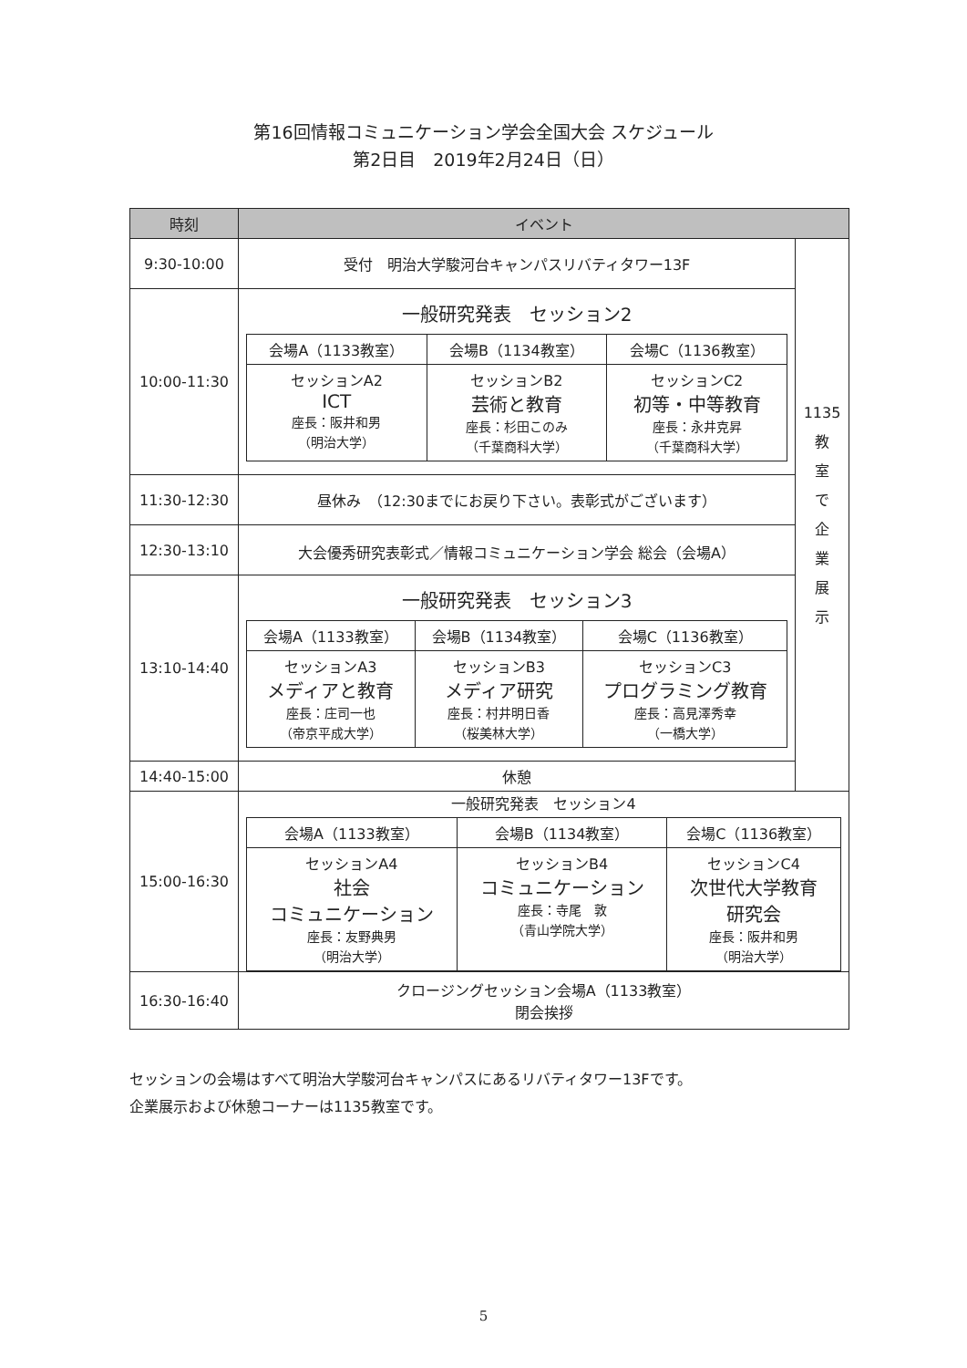第16回情報コミュニケーション学会全国大会 スケジュール
第2日目　2019年2月24日（日）
| 時刻 | イベント | |
| --- | --- | --- |
| 9:30-10:00 | 受付 明治大学駿河台キャンパスリバティタワー13F | 1135 教 室 で 企 業 展 示 |
| 10:00-11:30 | 一般研究発表 セッション2 / 会場A（1133教室） / 会場B（1134教室） / 会場C（1136教室） / / セッションA2 ICT 座長：阪井和男 （明治大学） / セッションB2 芸術と教育 座長：杉田このみ （千葉商科大学） / セッションC2 初等・中等教育 座長：永井克昇 （千葉商科大学） / | |
| 11:30-12:30 | 昼休み （12:30までにお戻り下さい。表彰式がございます） | |
| 12:30-13:10 | 大会優秀研究表彰式／情報コミュニケーション学会 総会（会場A） | |
| 13:10-14:40 | 一般研究発表 セッション3 / 会場A（1133教室） / 会場B（1134教室） / 会場C（1136教室） / / セッションA3 メディアと教育 座長：庄司一也 （帝京平成大学） / セッションB3 メディア研究 座長：村井明日香 （桜美林大学） / セッションC3 プログラミング教育 座長：高見澤秀幸 （一橋大学） / | |
| 14:40-15:00 | 休憩 | |
| 15:00-16:30 | 一般研究発表 セッション4 / 会場A（1133教室） / 会場B（1134教室） / 会場C（1136教室） / / セッションA4 社会 コミュニケーション 座長：友野典男 （明治大学） / セッションB4 コミュニケーション 座長：寺尾 敦 （青山学院大学） / セッションC4 次世代大学教育 研究会 座長：阪井和男 （明治大学） / | |
| 16:30-16:40 | クロージングセッション会場A（1133教室） 閉会挨拶 | |
セッションの会場はすべて明治大学駿河台キャンパスにあるリバティタワー13Fです。
企業展示および休憩コーナーは1135教室です。
5